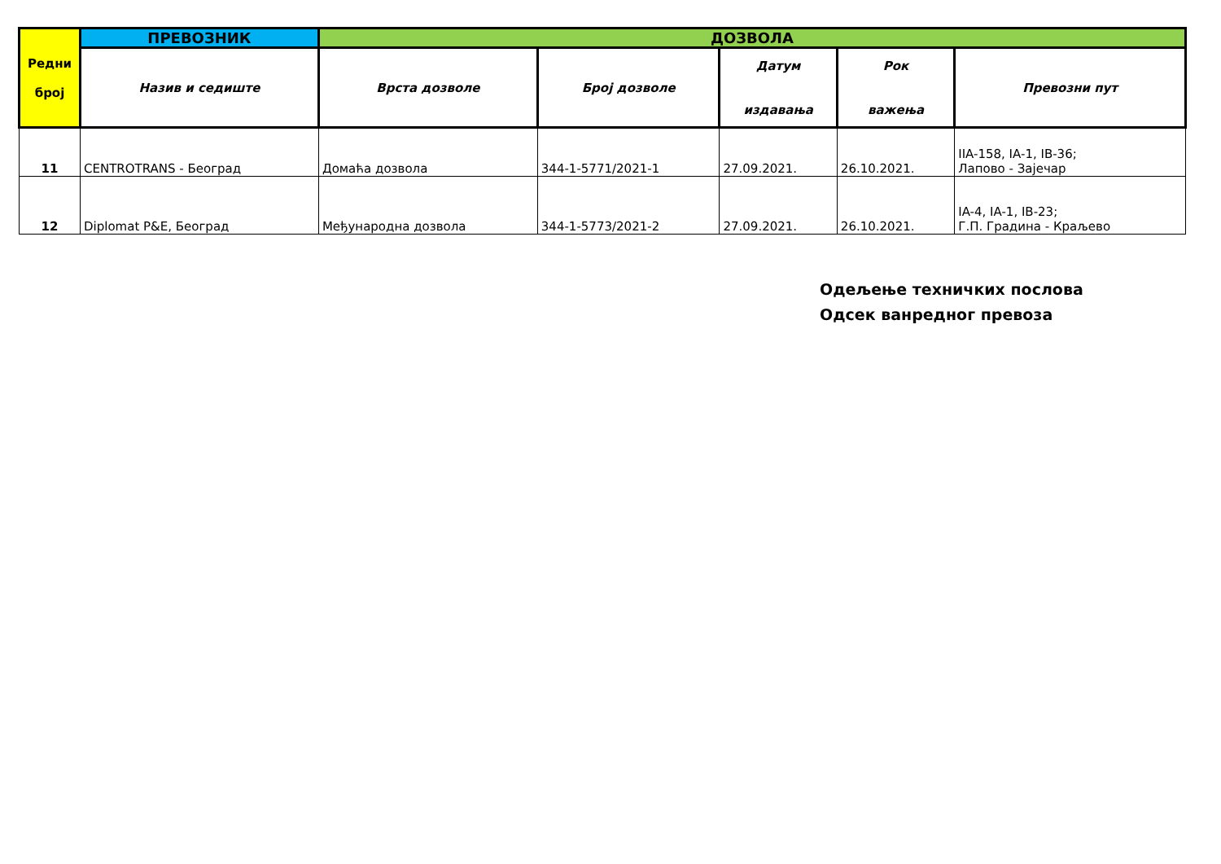| Редни број | ПРЕВОЗНИК | ДОЗВОЛА | | | | |
| --- | --- | --- | --- | --- | --- | --- |
| | Назив и седиште | Врста дозволе | Број дозволе | Датум издавања | Рок важења | Превозни пут |
| 11 | CENTROTRANS - Београд | Домаћа дозвола | 344-1-5771/2021-1 | 27.09.2021. | 26.10.2021. | IIA-158, IA-1, IB-36; Лапово - Зајечар |
| 12 | Diplomat P&E, Београд | Међународна дозвола | 344-1-5773/2021-2 | 27.09.2021. | 26.10.2021. | IA-4, IA-1, IB-23; Г.П. Градина - Краљево |
Одељење техничких послова
Одсек ванредног превоза